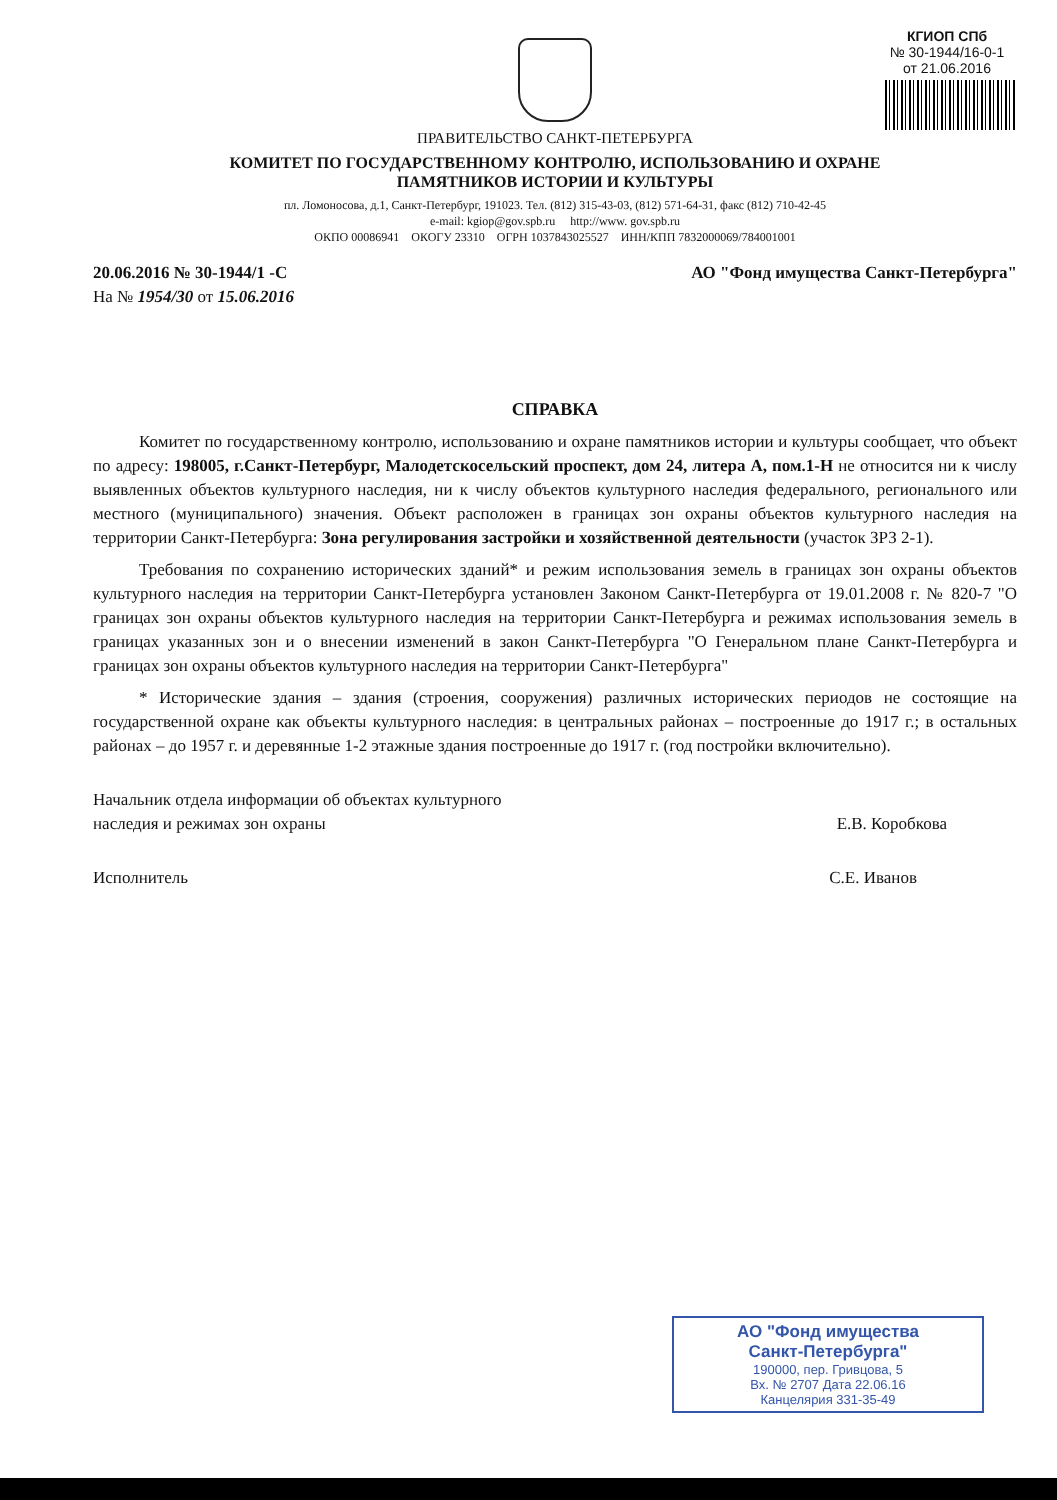КГИОП СПб
№ 30-1944/16-0-1
от 21.06.2016
ПРАВИТЕЛЬСТВО САНКТ-ПЕТЕРБУРГА
КОМИТЕТ ПО ГОСУДАРСТВЕННОМУ КОНТРОЛЮ, ИСПОЛЬЗОВАНИЮ И ОХРАНЕ
ПАМЯТНИКОВ ИСТОРИИ И КУЛЬТУРЫ
пл. Ломоносова, д.1, Санкт-Петербург, 191023. Тел. (812) 315-43-03, (812) 571-64-31, факс (812) 710-42-45
e-mail: kgiop@gov.spb.ru http://www. gov.spb.ru
ОКПО 00086941 ОКОГУ 23310 ОГРН 1037843025527 ИНН/КПП 7832000069/784001001
20.06.2016 № 30-1944/1 -С
На № 1954/30 от 15.06.2016
АО "Фонд имущества Санкт-Петербурга"
СПРАВКА
Комитет по государственному контролю, использованию и охране памятников истории и культуры сообщает, что объект по адресу: 198005, г.Санкт-Петербург, Малодетскосельский проспект, дом 24, литера А, пом.1-Н не относится ни к числу выявленных объектов культурного наследия, ни к числу объектов культурного наследия федерального, регионального или местного (муниципального) значения. Объект расположен в границах зон охраны объектов культурного наследия на территории Санкт-Петербурга: Зона регулирования застройки и хозяйственной деятельности (участок ЗРЗ 2-1).
Требования по сохранению исторических зданий* и режим использования земель в границах зон охраны объектов культурного наследия на территории Санкт-Петербурга установлен Законом Санкт-Петербурга от 19.01.2008 г. № 820-7 "О границах зон охраны объектов культурного наследия на территории Санкт-Петербурга и режимах использования земель в границах указанных зон и о внесении изменений в закон Санкт-Петербурга "О Генеральном плане Санкт-Петербурга и границах зон охраны объектов культурного наследия на территории Санкт-Петербурга"
* Исторические здания – здания (строения, сооружения) различных исторических периодов не состоящие на государственной охране как объекты культурного наследия: в центральных районах – построенные до 1917 г.; в остальных районах – до 1957 г. и деревянные 1-2 этажные здания построенные до 1917 г. (год постройки включительно).
Начальник отдела информации об объектах культурного
наследия и режимах зон охраны
Е.В. Коробкова
Исполнитель С.Е. Иванов
АО "Фонд имущества
Санкт-Петербурга"
190000, пер. Гривцова, 5
Вх. № 2707 Дата 22.06.16
Канцелярия 331-35-49